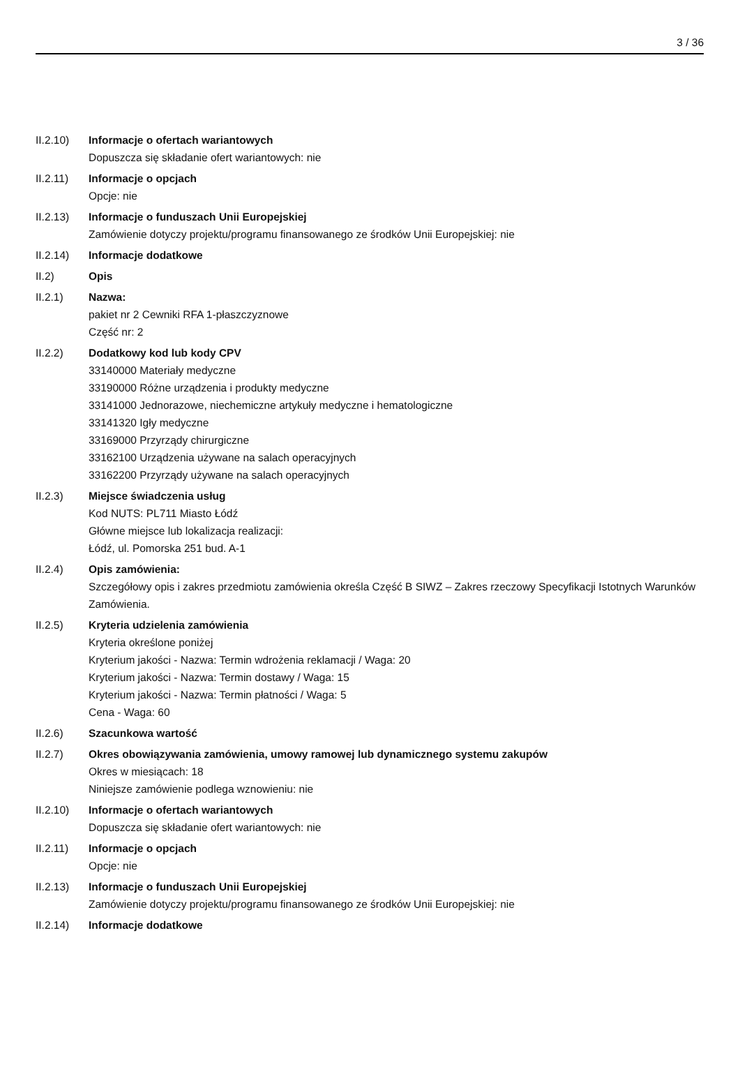3 / 36
II.2.10) Informacje o ofertach wariantowych
Dopuszcza się składanie ofert wariantowych: nie
II.2.11) Informacje o opcjach
Opcje: nie
II.2.13) Informacje o funduszach Unii Europejskiej
Zamówienie dotyczy projektu/programu finansowanego ze środków Unii Europejskiej: nie
II.2.14) Informacje dodatkowe
II.2) Opis
II.2.1) Nazwa:
pakiet nr 2 Cewniki RFA 1-płaszczyznowe
Część nr: 2
II.2.2) Dodatkowy kod lub kody CPV
33140000 Materiały medyczne
33190000 Różne urządzenia i produkty medyczne
33141000 Jednorazowe, niechemiczne artykuły medyczne i hematologiczne
33141320 Igły medyczne
33169000 Przyrządy chirurgiczne
33162100 Urządzenia używane na salach operacyjnych
33162200 Przyrządy używane na salach operacyjnych
II.2.3) Miejsce świadczenia usług
Kod NUTS: PL711 Miasto Łódź
Główne miejsce lub lokalizacja realizacji:
Łódź, ul. Pomorska 251 bud. A-1
II.2.4) Opis zamówienia:
Szczegółowy opis i zakres przedmiotu zamówienia określa Część B SIWZ – Zakres rzeczowy Specyfikacji Istotnych Warunków Zamówienia.
II.2.5) Kryteria udzielenia zamówienia
Kryteria określone poniżej
Kryterium jakości - Nazwa: Termin wdrożenia reklamacji / Waga: 20
Kryterium jakości - Nazwa: Termin dostawy / Waga: 15
Kryterium jakości - Nazwa: Termin płatności / Waga: 5
Cena - Waga: 60
II.2.6) Szacunkowa wartość
II.2.7) Okres obowiązywania zamówienia, umowy ramowej lub dynamicznego systemu zakupów
Okres w miesiącach: 18
Niniejsze zamówienie podlega wznowieniu: nie
II.2.10) Informacje o ofertach wariantowych
Dopuszcza się składanie ofert wariantowych: nie
II.2.11) Informacje o opcjach
Opcje: nie
II.2.13) Informacje o funduszach Unii Europejskiej
Zamówienie dotyczy projektu/programu finansowanego ze środków Unii Europejskiej: nie
II.2.14) Informacje dodatkowe